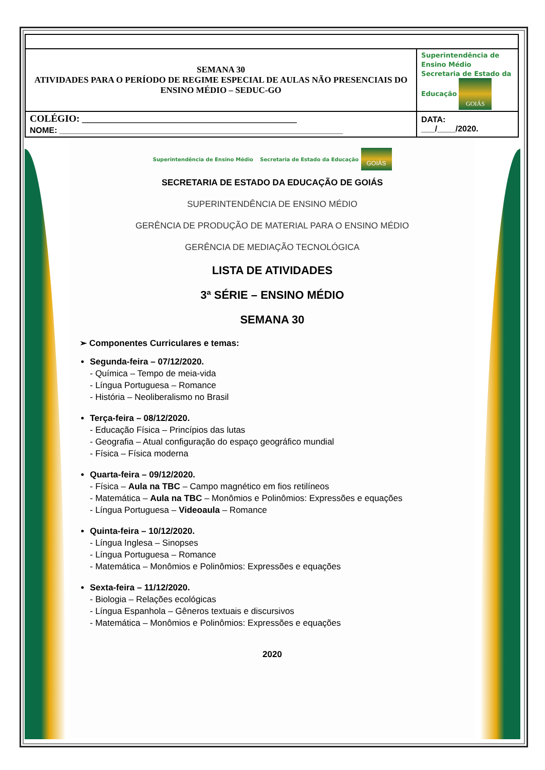| SEMANA 30 ATIVIDADES PARA O PERÍODO DE REGIME ESPECIAL DE AULAS NÃO PRESENCIAIS DO ENSINO MÉDIO – SEDUC-GO | Superintendência de Ensino Médio Secretaria de Estado da Educação GOIÁS |
| COLÉGIO: ____________________________________________ NOME: ______________________________________________________________ | DATA: ___/____/2020. |
Superintendência de Ensino Médio Secretaria de Estado da Educação GOIÁS
SECRETARIA DE ESTADO DA EDUCAÇÃO DE GOIÁS
SUPERINTENDÊNCIA DE ENSINO MÉDIO
GERÊNCIA DE PRODUÇÃO DE MATERIAL PARA O ENSINO MÉDIO
GERÊNCIA DE MEDIAÇÃO TECNOLÓGICA
LISTA DE ATIVIDADES
3ª SÉRIE – ENSINO MÉDIO
SEMANA 30
➢ Componentes Curriculares e temas:
Segunda-feira – 07/12/2020.
- Química – Tempo de meia-vida
- Língua Portuguesa – Romance
- História – Neoliberalismo no Brasil
Terça-feira – 08/12/2020.
- Educação Física – Princípios das lutas
- Geografia – Atual configuração do espaço geográfico mundial
- Física – Física moderna
Quarta-feira – 09/12/2020.
- Física – Aula na TBC – Campo magnético em fios retilíneos
- Matemática – Aula na TBC – Monômios e Polinômios: Expressões e equações
- Língua Portuguesa – Videoaula – Romance
Quinta-feira – 10/12/2020.
- Língua Inglesa – Sinopses
- Língua Portuguesa – Romance
- Matemática – Monômios e Polinômios: Expressões e equações
Sexta-feira – 11/12/2020.
- Biologia – Relações ecológicas
- Língua Espanhola – Gêneros textuais e discursivos
- Matemática – Monômios e Polinômios: Expressões e equações
2020